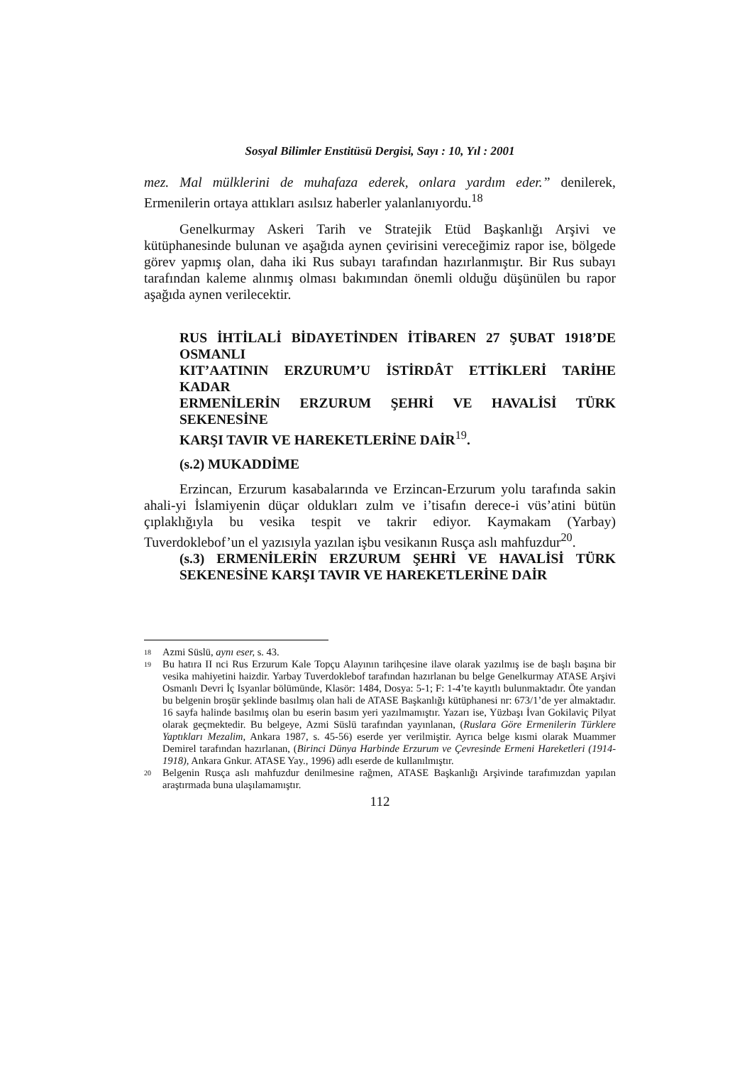Sosyal Bilimler Enstitüsü Dergisi, Sayı : 10, Yıl : 2001
mez. Mal mülklerini de muhafaza ederek, onlara yardım eder.” denilerek, Ermenilerin ortaya attıkları asılsız haberler yalanlanıyordu.<sup>18</sup>
Genelkurmay Askeri Tarih ve Stratejik Etüd Başkanlığı Arşivi ve kütüphanesinde bulunan ve aşağıda aynen çevirisini vereceğimiz rapor ise, bölgede görev yapmış olan, daha iki Rus subayı tarafından hazırlanmıştır. Bir Rus subayı tarafından kaleme alınmış olması bakımından önemli olduğu düşünülen bu rapor aşağıda aynen verilecektir.
RUS İHTİLALİ BİDAYETİNDEN İTİBAREN 27 ŞUBAT 1918’DE OSMANLI
KIT’AATININ ERZURUM’U İSTİRDÂT ETTİKLERİ TARİHE KADAR
ERMENİLERİN ERZURUM ŞEHRİ VE HAVALİSİ TÜRK SEKENESİNE
KARŞI TAVIR VE HAREKETLERİNE DAİR<sup>19</sup>.
(s.2) MUKADDİME
Erzincan, Erzurum kasabalarında ve Erzincan-Erzurum yolu tarafında sakin ahali-yi İslamiyenin düçar oldukları zulm ve i’tisafın derece-i vüs’atini bütün çıplaklığıyla bu vesika tespit ve takrir ediyor. Kaymakam (Yarbay) Tuverdoklebof’un el yazısıyla yazılan işbu vesikanın Rusça aslı mahfuzdur<sup>20</sup>.
(s.3) ERMENİLERİN ERZURUM ŞEHRİ VE HAVALİSİ TÜRK SEKENESİNE KARŞI TAVIR VE HAREKETLERİNE DAİR
18 Azmi Süslü, aynı eser, s. 43.
19 Bu hatıra II nci Rus Erzurum Kale Topçu Alayının tarihçesine ilave olarak yazılmış ise de başlı başına bir vesika mahiyetini haizdir. Yarbay Tuverdoklebof tarafından hazırlanan bu belge Genelkurmay ATASE Arşivi Osmanlı Devri İç Isyanlar bölümünde, Klasör: 1484, Dosya: 5-1; F: 1-4’te kayıtlı bulunmaktadır. Öte yandan bu belgenin broşür şeklinde basılmış olan hali de ATASE Başkanlığı kütüphanesi nr: 673/1’de yer almaktadır. 16 sayfa halinde basılmış olan bu eserin basım yeri yazılmamıştır. Yazarı ise, Yüzbaşı İvan Gokilaviç Pilyat olarak geçmektedir. Bu belgeye, Azmi Süslü tarafından yayınlanan, (Ruslara Göre Ermenilerin Türklere Yaptıkları Mezalim, Ankara 1987, s. 45-56) eserde yer verilmiştir. Ayrıca belge kısmi olarak Muammer Demirel tarafından hazırlanan, (Birinci Dünya Harbinde Erzurum ve Çevresinde Ermeni Hareketleri (1914-1918), Ankara Gnkur. ATASE Yay., 1996) adlı eserde de kullanılmıştır.
20 Belgenin Rusça aslı mahfuzdur denilmesine rağmen, ATASE Başkanlığı Arşivinde tarafımızdan yapılan araştırmada buna ulaşılamamıştır.
112